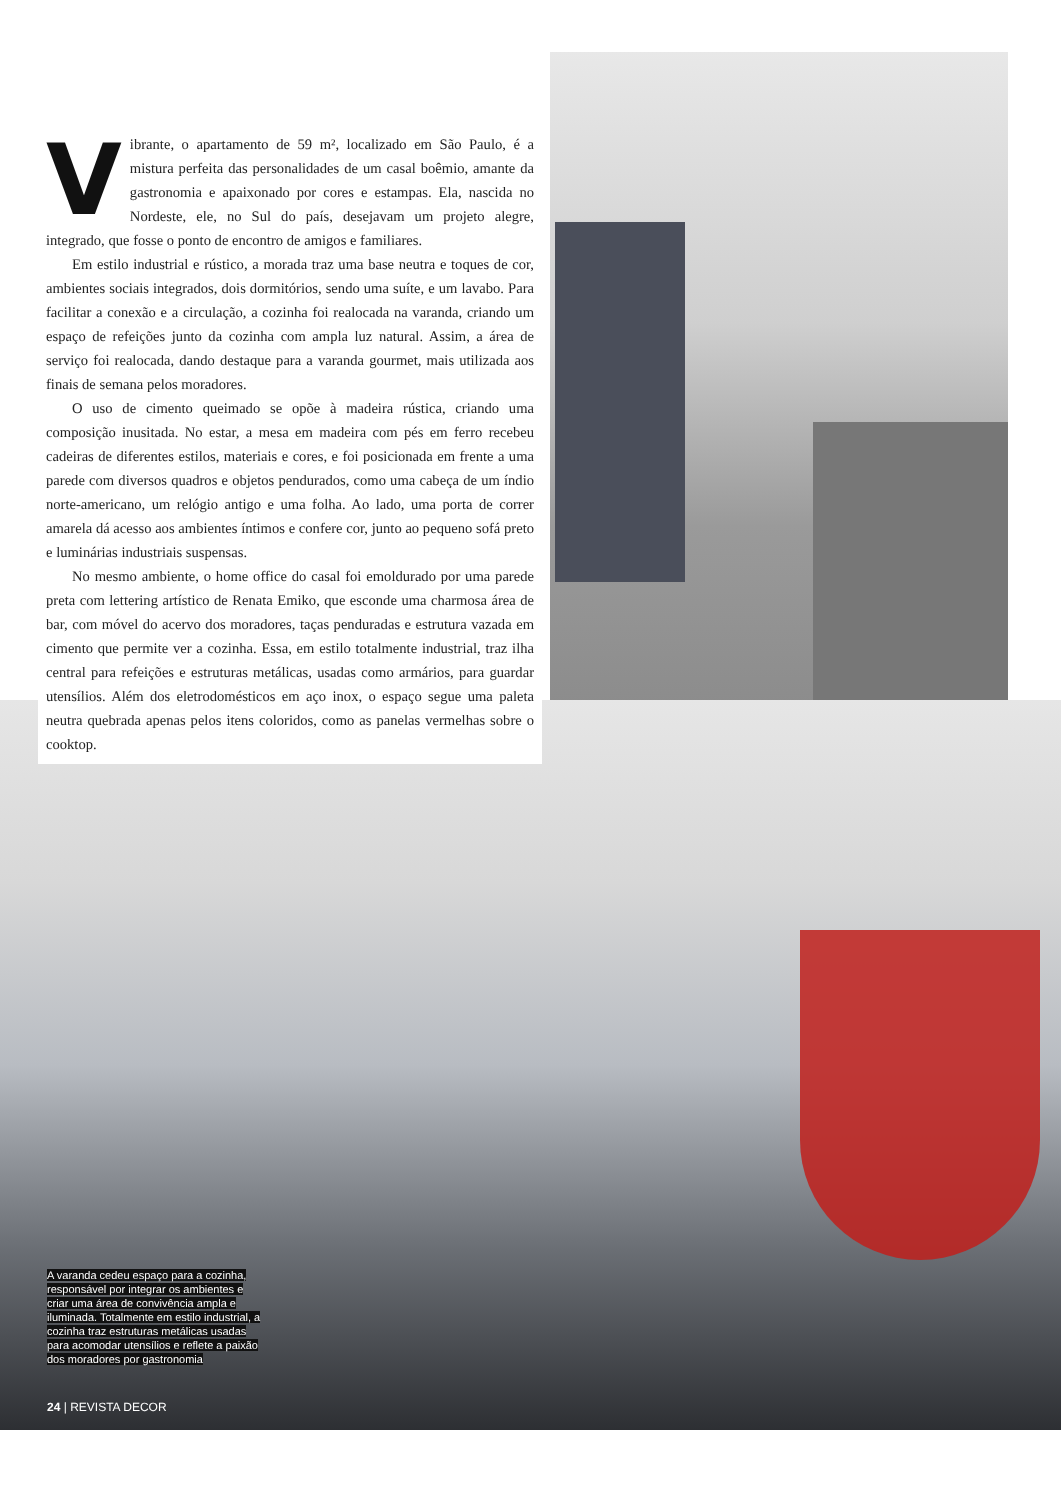Vibrante, o apartamento de 59 m², localizado em São Paulo, é a mistura perfeita das personalidades de um casal boêmio, amante da gastronomia e apaixonado por cores e estampas. Ela, nascida no Nordeste, ele, no Sul do país, desejavam um projeto alegre, integrado, que fosse o ponto de encontro de amigos e familiares.
Em estilo industrial e rústico, a morada traz uma base neutra e toques de cor, ambientes sociais integrados, dois dormitórios, sendo uma suíte, e um lavabo. Para facilitar a conexão e a circulação, a cozinha foi realocada na varanda, criando um espaço de refeições junto da cozinha com ampla luz natural. Assim, a área de serviço foi realocada, dando destaque para a varanda gourmet, mais utilizada aos finais de semana pelos moradores.
O uso de cimento queimado se opõe à madeira rústica, criando uma composição inusitada. No estar, a mesa em madeira com pés em ferro recebeu cadeiras de diferentes estilos, materiais e cores, e foi posicionada em frente a uma parede com diversos quadros e objetos pendurados, como uma cabeça de um índio norte-americano, um relógio antigo e uma folha. Ao lado, uma porta de correr amarela dá acesso aos ambientes íntimos e confere cor, junto ao pequeno sofá preto e luminárias industriais suspensas.
No mesmo ambiente, o home office do casal foi emoldurado por uma parede preta com lettering artístico de Renata Emiko, que esconde uma charmosa área de bar, com móvel do acervo dos moradores, taças penduradas e estrutura vazada em cimento que permite ver a cozinha. Essa, em estilo totalmente industrial, traz ilha central para refeições e estruturas metálicas, usadas como armários, para guardar utensílios. Além dos eletrodomésticos em aço inox, o espaço segue uma paleta neutra quebrada apenas pelos itens coloridos, como as panelas vermelhas sobre o cooktop.
A varanda cedeu espaço para a cozinha, responsável por integrar os ambientes e criar uma área de convivência ampla e iluminada. Totalmente em estilo industrial, a cozinha traz estruturas metálicas usadas para acomodar utensílios e reflete a paixão dos moradores por gastronomia
24 | REVISTA DECOR